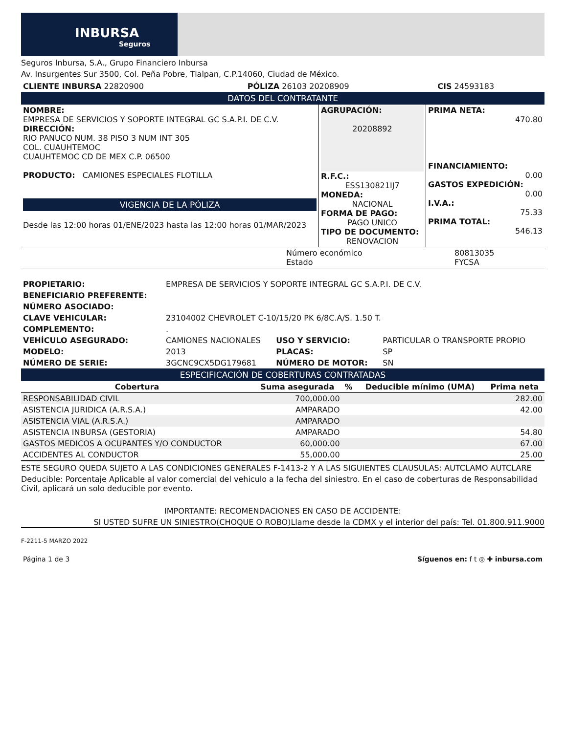INBURSA
Seguros
Seguros Inbursa, S.A., Grupo Financiero Inbursa
Av. Insurgentes Sur 3500, Col. Peña Pobre, Tlalpan, C.P.14060, Ciudad de México.
| CLIENTE INBURSA 22820900 | PÓLIZA 26103 20208909 | CIS 24593183 |
DATOS DEL CONTRATANTE
| NOMBRE: EMPRESA DE SERVICIOS Y SOPORTE INTEGRAL GC S.A.P.I. DE C.V. DIRECCIÓN: RIO PANUCO NUM. 38 PISO 3 NUM INT 305 COL. CUAUHTEMOC CUAUHTEMOC CD DE MEX C.P. 06500 PRODUCTO: CAMIONES ESPECIALES FLOTILLA VIGENCIA DE LA PÓLIZA Desde las 12:00 horas 01/ENE/2023 hasta las 12:00 horas 01/MAR/2023 | AGRUPACIÓN: 20208892 R.F.C.: ESS130821IJ7 MONEDA: NACIONAL FORMA DE PAGO: PAGO UNICO TIPO DE DOCUMENTO: RENOVACION | PRIMA NETA: 470.80 FINANCIAMIENTO: 0.00 GASTOS EXPEDICIÓN: 0.00 I.V.A.: 75.33 PRIMA TOTAL: 546.13 |
| | Número económico Estado | 80813035 FYCSA |
| PROPIETARIO: | EMPRESA DE SERVICIOS Y SOPORTE INTEGRAL GC S.A.P.I. DE C.V. | | |
| BENEFICIARIO PREFERENTE: | | | |
| NÚMERO ASOCIADO: | | | |
| CLAVE VEHICULAR: | 23104002 CHEVROLET C-10/15/20 PK 6/8C.A/S. 1.50 T. | | |
| COMPLEMENTO: | . | | |
| VEHÍCULO ASEGURADO: | CAMIONES NACIONALES | USO Y SERVICIO: | PARTICULAR O TRANSPORTE PROPIO |
| MODELO: | 2013 | PLACAS: | SP |
| NÚMERO DE SERIE: | 3GCNC9CX5DG179681 | NÚMERO DE MOTOR: | SN |
ESPECIFICACIÓN DE COBERTURAS CONTRATADAS
| Cobertura | Suma asegurada | % | Deducible mínimo (UMA) | Prima neta |
| --- | --- | --- | --- | --- |
| RESPONSABILIDAD CIVIL | 700,000.00 | | | 282.00 |
| ASISTENCIA JURIDICA (A.R.S.A.) | AMPARADO | | | 42.00 |
| ASISTENCIA VIAL (A.R.S.A.) | AMPARADO | | | |
| ASISTENCIA INBURSA (GESTORIA) | AMPARADO | | | 54.80 |
| GASTOS MEDICOS A OCUPANTES Y/O CONDUCTOR | 60,000.00 | | | 67.00 |
| ACCIDENTES AL CONDUCTOR | 55,000.00 | | | 25.00 |
ESTE SEGURO QUEDA SUJETO A LAS CONDICIONES GENERALES F-1413-2 Y A LAS SIGUIENTES CLAUSULAS: AUTCLAMO AUTCLARE
Deducible: Porcentaje Aplicable al valor comercial del vehiculo a la fecha del siniestro. En el caso de coberturas de Responsabilidad Civil, aplicará un solo deducible por evento.
IMPORTANTE: RECOMENDACIONES EN CASO DE ACCIDENTE:
SI USTED SUFRE UN SINIESTRO(CHOQUE O ROBO)Llame desde la CDMX y el interior del país: Tel. 01.800.911.9000
F-2211-5 MARZO 2022
| Página 1 de 3 | Síguenos en: f t ◎ ✚ inbursa.com |